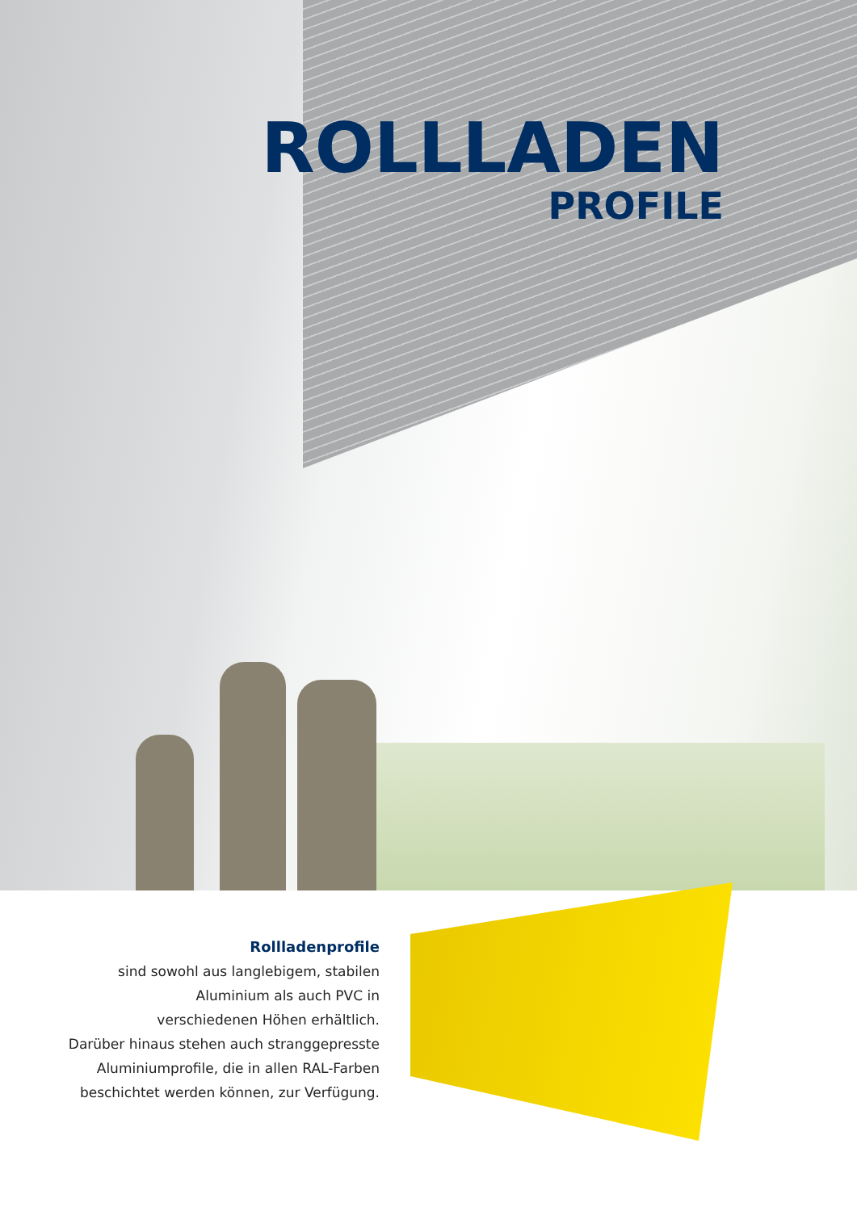ROLLLADEN
PROFILE
Rollladenprofile
sind sowohl aus langlebigem, stabilen
Aluminium als auch PVC in
verschiedenen Höhen erhältlich.
Darüber hinaus stehen auch stranggepresste
Aluminiumprofile, die in allen RAL-Farben
beschichtet werden können, zur Verfügung.